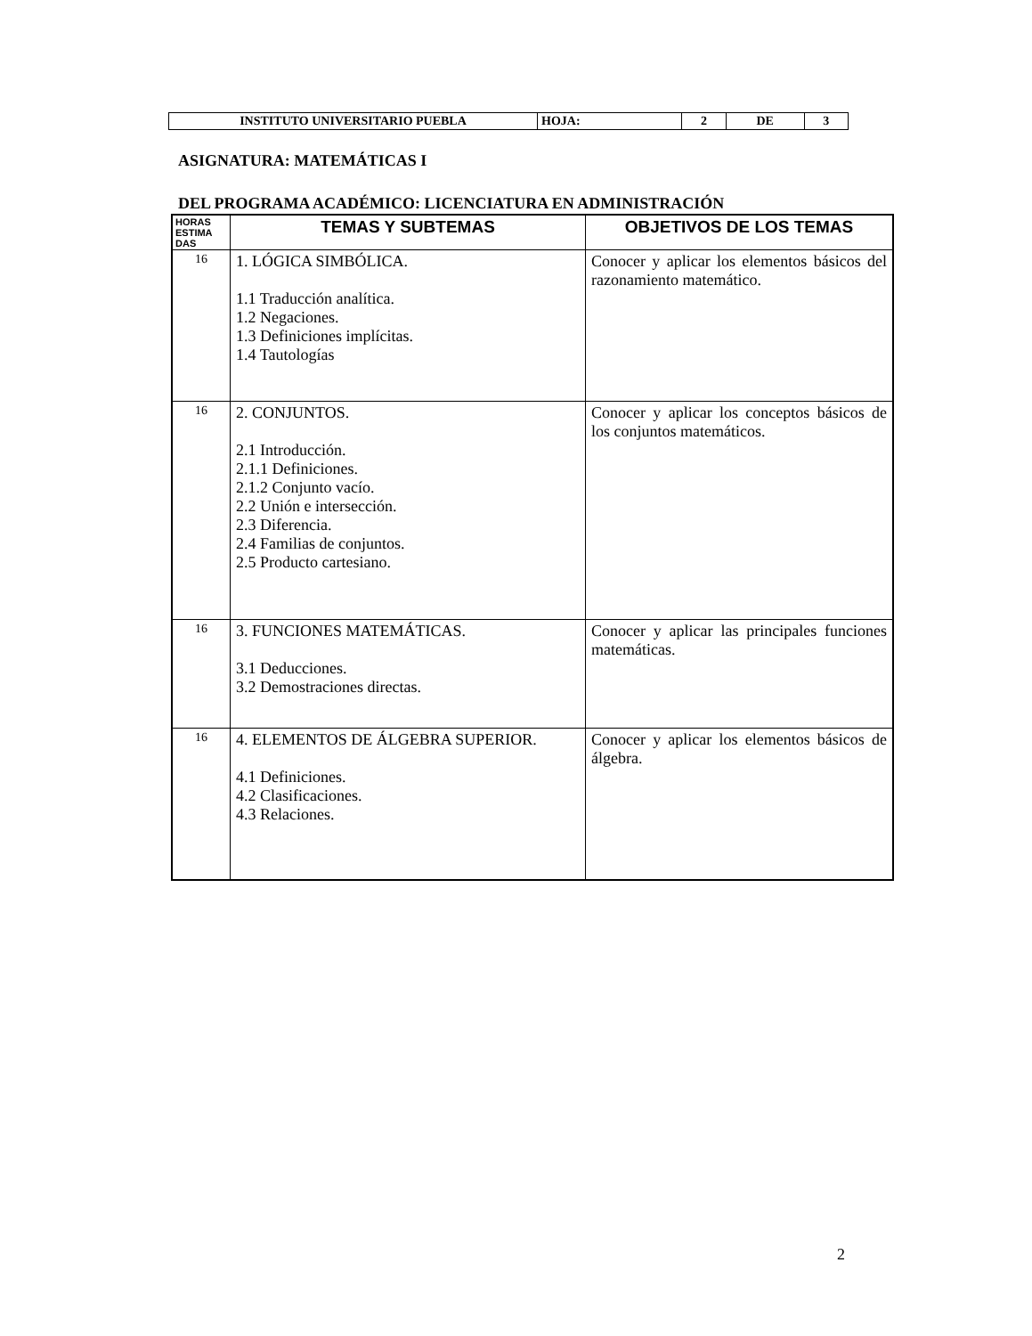| INSTITUTO UNIVERSITARIO PUEBLA | HOJA: | 2 | DE | 3 |
ASIGNATURA: MATEMÁTICAS I
DEL PROGRAMA ACADÉMICO: LICENCIATURA EN ADMINISTRACIÓN
| HORAS ESTIMA DAS | TEMAS Y SUBTEMAS | OBJETIVOS DE LOS TEMAS |
| --- | --- | --- |
| 16 | 1. LÓGICA SIMBÓLICA. 1.1 Traducción analítica. 1.2 Negaciones. 1.3 Definiciones implícitas. 1.4 Tautologías | Conocer y aplicar los elementos básicos del razonamiento matemático. |
| 16 | 2. CONJUNTOS. 2.1 Introducción. 2.1.1 Definiciones. 2.1.2 Conjunto vacío. 2.2 Unión e intersección. 2.3 Diferencia. 2.4 Familias de conjuntos. 2.5 Producto cartesiano. | Conocer y aplicar los conceptos básicos de los conjuntos matemáticos. |
| 16 | 3. FUNCIONES MATEMÁTICAS. 3.1 Deducciones. 3.2 Demostraciones directas. | Conocer y aplicar las principales funciones matemáticas. |
| 16 | 4. ELEMENTOS DE ÁLGEBRA SUPERIOR. 4.1 Definiciones. 4.2 Clasificaciones. 4.3 Relaciones. | Conocer y aplicar los elementos básicos de álgebra. |
2